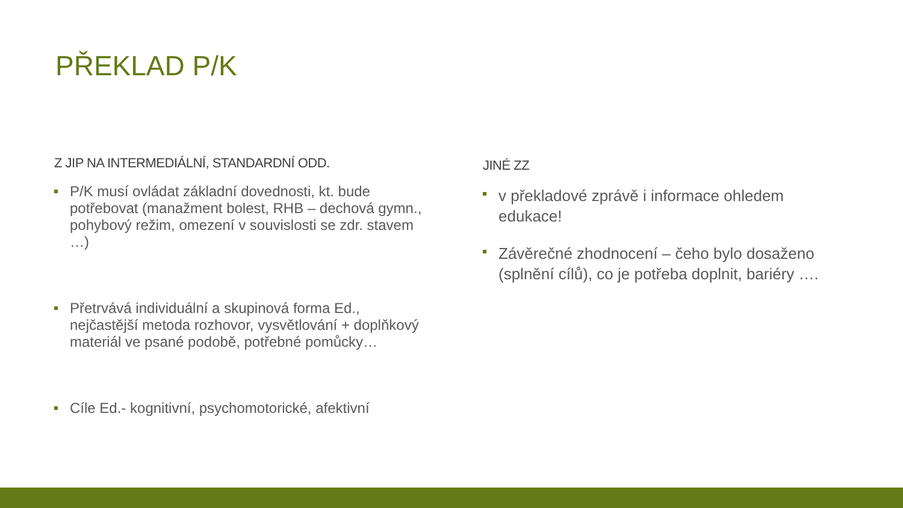PŘEKLAD P/K
Z JIP NA INTERMEDIÁLNÍ, STANDARDNÍ ODD.
P/K musí ovládat základní dovednosti, kt. bude potřebovat (manažment bolest, RHB – dechová gymn., pohybový režim, omezení v souvislosti se zdr. stavem …)
Přetrvává individuální a skupinová forma Ed., nejčastější metoda rozhovor, vysvětlování + doplňkový materiál ve psané podobě, potřebné pomůcky…
Cíle Ed.- kognitivní, psychomotorické, afektivní
JINÉ ZZ
v překladové zprávě i informace ohledem edukace!
Závěrečné zhodnocení – čeho bylo dosaženo (splnění cílů), co je potřeba doplnit, bariéry ….